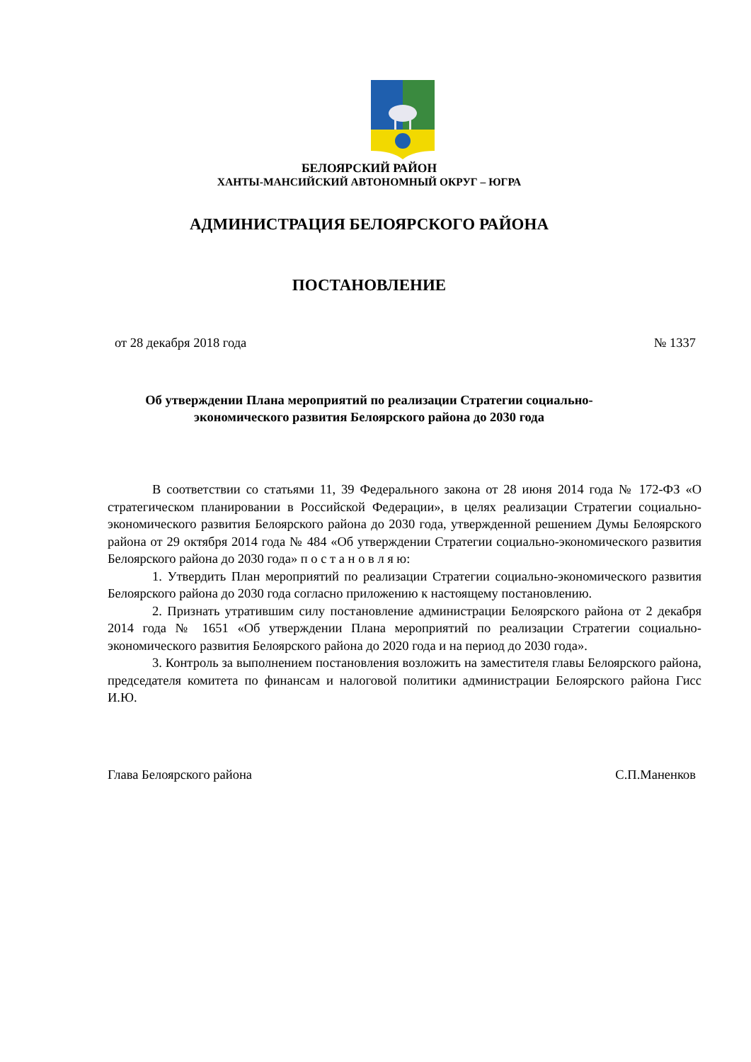БЕЛОЯРСКИЙ РАЙОН
ХАНТЫ-МАНСИЙСКИЙ АВТОНОМНЫЙ ОКРУГ – ЮГРА
АДМИНИСТРАЦИЯ БЕЛОЯРСКОГО РАЙОНА
ПОСТАНОВЛЕНИЕ
от 28 декабря 2018 года № 1337
Об утверждении Плана мероприятий по реализации Стратегии социально-
экономического развития Белоярского района до 2030 года
В соответствии со статьями 11, 39 Федерального закона от 28 июня 2014 года № 172-ФЗ «О стратегическом планировании в Российской Федерации», в целях реализации Стратегии социально-экономического развития Белоярского района до 2030 года, утвержденной решением Думы Белоярского района от 29 октября 2014 года № 484 «Об утверждении Стратегии социально-экономического развития Белоярского района до 2030 года» п о с т а н о в л я ю:
1. Утвердить План мероприятий по реализации Стратегии социально-экономического развития Белоярского района до 2030 года согласно приложению к настоящему постановлению.
2. Признать утратившим силу постановление администрации Белоярского района от 2 декабря 2014 года № 1651 «Об утверждении Плана мероприятий по реализации Стратегии социально-экономического развития Белоярского района до 2020 года и на период до 2030 года».
3. Контроль за выполнением постановления возложить на заместителя главы Белоярского района, председателя комитета по финансам и налоговой политики администрации Белоярского района Гисс И.Ю.
Глава Белоярского района С.П.Маненков